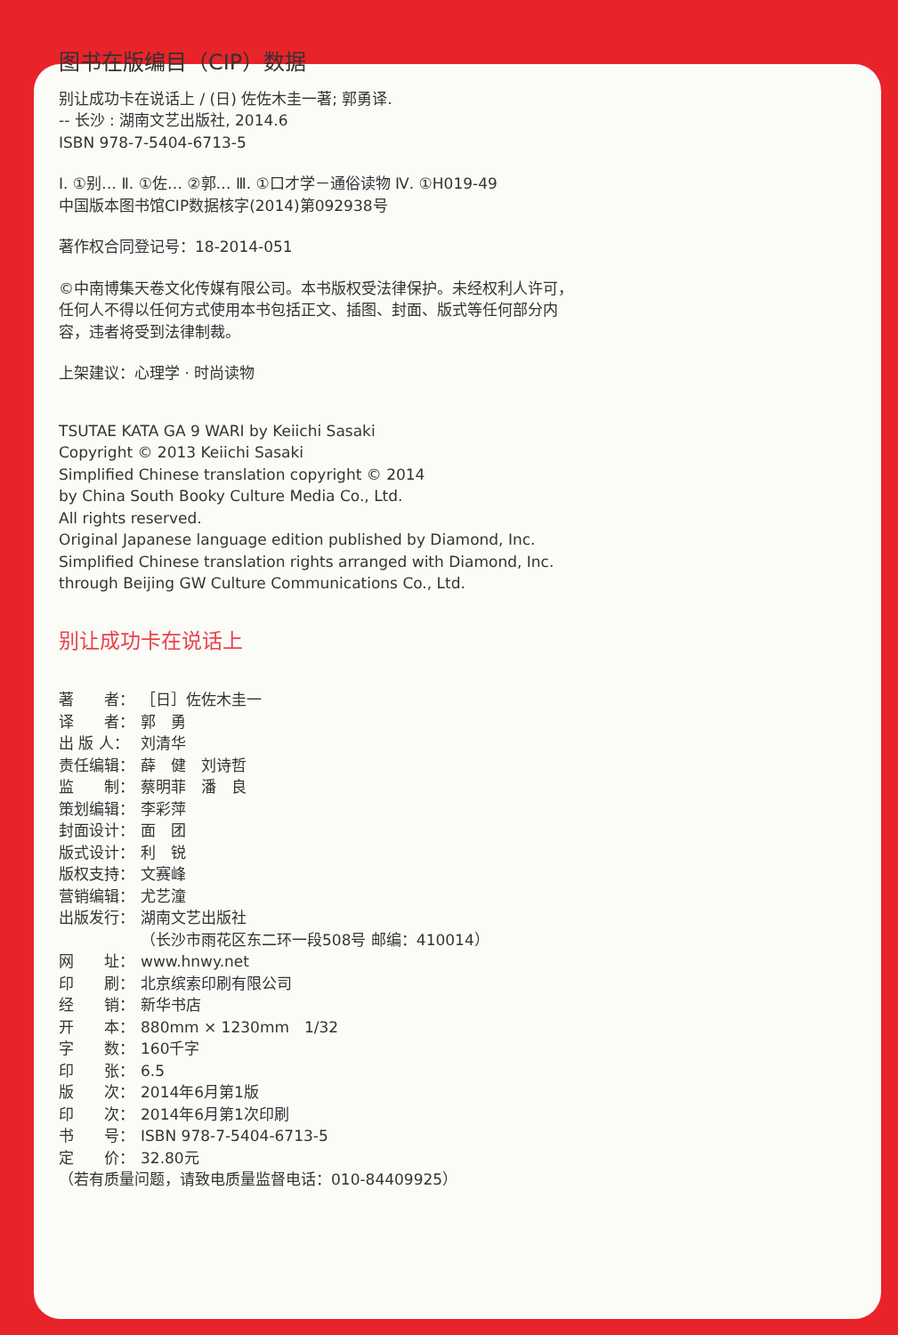图书在版编目（CIP）数据
别让成功卡在说话上 / (日) 佐佐木圭一著; 郭勇译.
-- 长沙 : 湖南文艺出版社, 2014.6
ISBN 978-7-5404-6713-5
Ⅰ. ①别… Ⅱ. ①佐… ②郭… Ⅲ. ①口才学－通俗读物 Ⅳ. ①H019-49
中国版本图书馆CIP数据核字(2014)第092938号
著作权合同登记号：18-2014-051
©中南博集天卷文化传媒有限公司。本书版权受法律保护。未经权利人许可，
任何人不得以任何方式使用本书包括正文、插图、封面、版式等任何部分内
容，违者将受到法律制裁。
上架建议：心理学 · 时尚读物
TSUTAE KATA GA 9 WARI by Keiichi Sasaki
Copyright © 2013 Keiichi Sasaki
Simplified Chinese translation copyright © 2014
by China South Booky Culture Media Co., Ltd.
All rights reserved.
Original Japanese language edition published by Diamond, Inc.
Simplified Chinese translation rights arranged with Diamond, Inc.
through Beijing GW Culture Communications Co., Ltd.
别让成功卡在说话上
| 著 者： | ［日］佐佐木圭一 |
| 译 者： | 郭 勇 |
| 出 版 人： | 刘清华 |
| 责任编辑： | 薛 健 刘诗哲 |
| 监 制： | 蔡明菲 潘 良 |
| 策划编辑： | 李彩萍 |
| 封面设计： | 面 团 |
| 版式设计： | 利 锐 |
| 版权支持： | 文赛峰 |
| 营销编辑： | 尤艺潼 |
| 出版发行： | 湖南文艺出版社 （长沙市雨花区东二环一段508号 邮编：410014） |
| 网 址： | www.hnwy.net |
| 印 刷： | 北京缤索印刷有限公司 |
| 经 销： | 新华书店 |
| 开 本： | 880mm × 1230mm 1/32 |
| 字 数： | 160千字 |
| 印 张： | 6.5 |
| 版 次： | 2014年6月第1版 |
| 印 次： | 2014年6月第1次印刷 |
| 书 号： | ISBN 978-7-5404-6713-5 |
| 定 价： | 32.80元 |
| （若有质量问题，请致电质量监督电话：010-84409925） | |